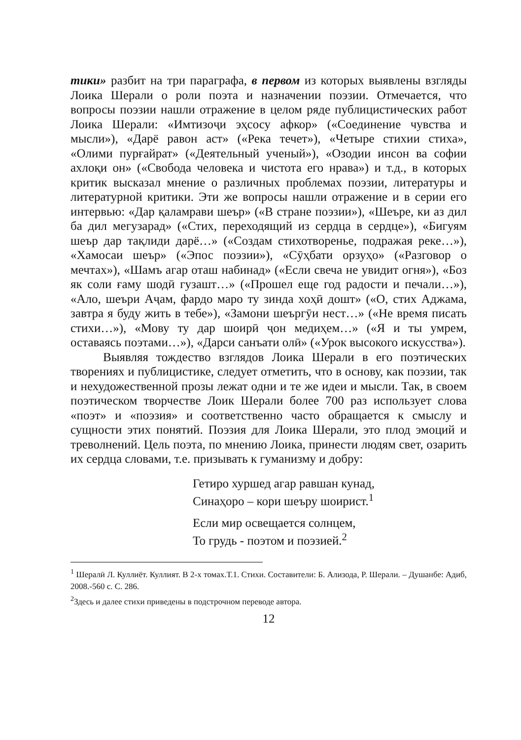тики» разбит на три параграфа, в первом из которых выявлены взгляды Лоика Шерали о роли поэта и назначении поэзии. Отмечается, что вопросы поэзии нашли отражение в целом ряде публицистических работ Лоика Шерали: «Имтизоҷи эҳсосу афкор» («Соединение чувства и мысли»), «Дарё равон аст» («Река течет»), «Четыре стихии стиха», «Олими пурғайрат» («Деятельный ученый»), «Озодии инсон ва софии ахлоқи он» («Свобода человека и чистота его нрава») и т.д., в которых критик высказал мнение о различных проблемах поэзии, литературы и литературной критики. Эти же вопросы нашли отражение и в серии его интервью: «Дар қаламрави шеър» («В стране поэзии»), «Шеъре, ки аз дил ба дил мегузарад» («Стих, переходящий из сердца в сердце»), «Бигуям шеър дар тақлиди дарё…» («Создам стихотворенье, подражая реке…»), «Хамосаи шеър» («Эпос поэзии»), «Сӯҳбати орзуҳо» («Разговор о мечтах»), «Шамъ агар оташ набинад» («Если свеча не увидит огня»), «Боз як соли ғаму шодӣ гузашт…» («Прошел еще год радости и печали…»), «Ало, шеъри Аҷам, фардо маро ту зинда хоҳӣ дошт» («О, стих Аджама, завтра я буду жить в тебе»), «Замони шеъргӯи нест…» («Не время писать стихи…»), «Мову ту дар шоирӣ ҷон медиҳем…» («Я и ты умрем, оставаясь поэтами…»), «Дарси санъати олӣ» («Урок высокого искусства»).
Выявляя тождество взглядов Лоика Шерали в его поэтических творениях и публицистике, следует отметить, что в основу, как поэзии, так и нехудожественной прозы лежат одни и те же идеи и мысли. Так, в своем поэтическом творчестве Лоик Шерали более 700 раз использует слова «поэт» и «поэзия» и соответственно часто обращается к смыслу и сущности этих понятий. Поэзия для Лоика Шерали, это плод эмоций и треволнений. Цель поэта, по мнению Лоика, принести людям свет, озарить их сердца словами, т.е. призывать к гуманизму и добру:
Гетиро хуршед агар равшан кунад,
Синаҳоро – кори шеъру шоирист.<sup>1</sup>
Если мир освещается солнцем,
То грудь - поэтом и поэзией.<sup>2</sup>
<sup>1</sup> Шералӣ Л. Куллиёт. Куллият. В 2-х томах.Т.1. Стихи. Составители: Б. Ализода, Р. Шерали. – Душанбе: Адиб, 2008.-560 с. С. 286.
<sup>2</sup> Здесь и далее стихи приведены в подстрочном переводе автора.
12